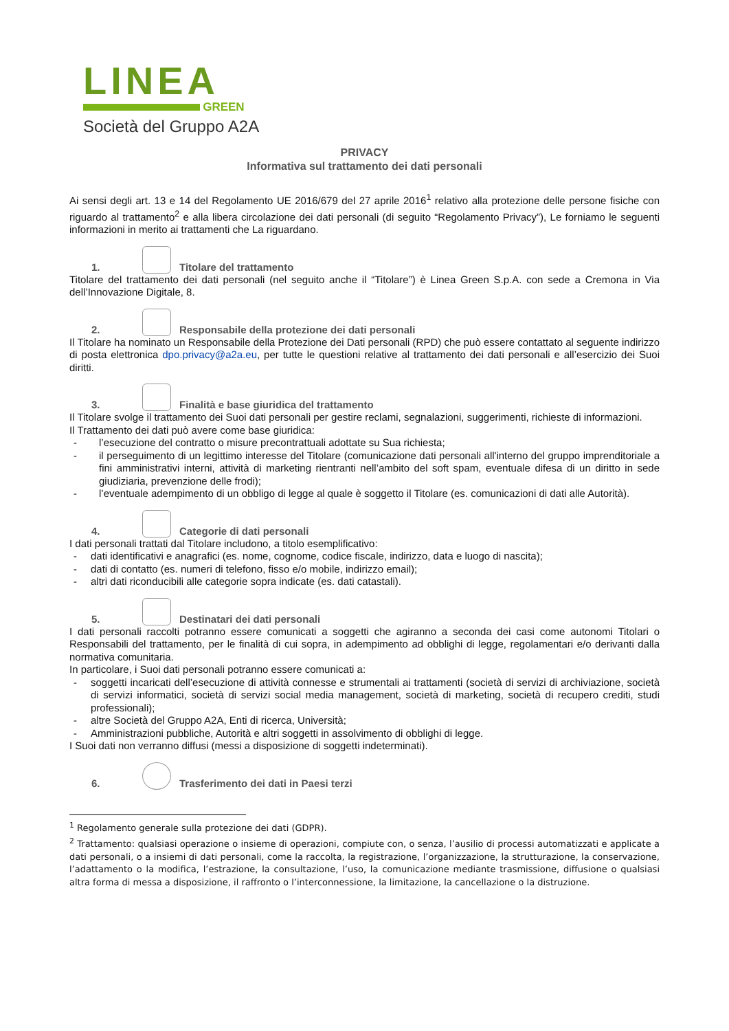LINEA
GREEN
Società del Gruppo A2A
PRIVACY
Informativa sul trattamento dei dati personali
Ai sensi degli art. 13 e 14 del Regolamento UE 2016/679 del 27 aprile 2016<sup>1</sup> relativo alla protezione delle persone fisiche con riguardo al trattamento<sup>2</sup> e alla libera circolazione dei dati personali (di seguito “Regolamento Privacy”), Le forniamo le seguenti informazioni in merito ai trattamenti che La riguardano.
1. Titolare del trattamento
Titolare del trattamento dei dati personali (nel seguito anche il “Titolare”) è Linea Green S.p.A. con sede a Cremona in Via dell’Innovazione Digitale, 8.
2. Responsabile della protezione dei dati personali
Il Titolare ha nominato un Responsabile della Protezione dei Dati personali (RPD) che può essere contattato al seguente indirizzo di posta elettronica dpo.privacy@a2a.eu, per tutte le questioni relative al trattamento dei dati personali e all’esercizio dei Suoi diritti.
3. Finalità e base giuridica del trattamento
Il Titolare svolge il trattamento dei Suoi dati personali per gestire reclami, segnalazioni, suggerimenti, richieste di informazioni.
Il Trattamento dei dati può avere come base giuridica:
- l’esecuzione del contratto o misure precontrattuali adottate su Sua richiesta;
- il perseguimento di un legittimo interesse del Titolare (comunicazione dati personali all'interno del gruppo imprenditoriale a fini amministrativi interni, attività di marketing rientranti nell’ambito del soft spam, eventuale difesa di un diritto in sede giudiziaria, prevenzione delle frodi);
- l’eventuale adempimento di un obbligo di legge al quale è soggetto il Titolare (es. comunicazioni di dati alle Autorità).
4. Categorie di dati personali
I dati personali trattati dal Titolare includono, a titolo esemplificativo:
- dati identificativi e anagrafici (es. nome, cognome, codice fiscale, indirizzo, data e luogo di nascita);
- dati di contatto (es. numeri di telefono, fisso e/o mobile, indirizzo email);
- altri dati riconducibili alle categorie sopra indicate (es. dati catastali).
5. Destinatari dei dati personali
I dati personali raccolti potranno essere comunicati a soggetti che agiranno a seconda dei casi come autonomi Titolari o Responsabili del trattamento, per le finalità di cui sopra, in adempimento ad obblighi di legge, regolamentari e/o derivanti dalla normativa comunitaria.
In particolare, i Suoi dati personali potranno essere comunicati a:
- soggetti incaricati dell’esecuzione di attività connesse e strumentali ai trattamenti (società di servizi di archiviazione, società di servizi informatici, società di servizi social media management, società di marketing, società di recupero crediti, studi professionali);
- altre Società del Gruppo A2A, Enti di ricerca, Università;
- Amministrazioni pubbliche, Autorità e altri soggetti in assolvimento di obblighi di legge.
I Suoi dati non verranno diffusi (messi a disposizione di soggetti indeterminati).
6. Trasferimento dei dati in Paesi terzi
<sup>1</sup> Regolamento generale sulla protezione dei dati (GDPR).
<sup>2</sup> Trattamento: qualsiasi operazione o insieme di operazioni, compiute con, o senza, l’ausilio di processi automatizzati e applicate a dati personali, o a insiemi di dati personali, come la raccolta, la registrazione, l’organizzazione, la strutturazione, la conservazione, l’adattamento o la modifica, l’estrazione, la consultazione, l’uso, la comunicazione mediante trasmissione, diffusione o qualsiasi altra forma di messa a disposizione, il raffronto o l’interconnessione, la limitazione, la cancellazione o la distruzione.